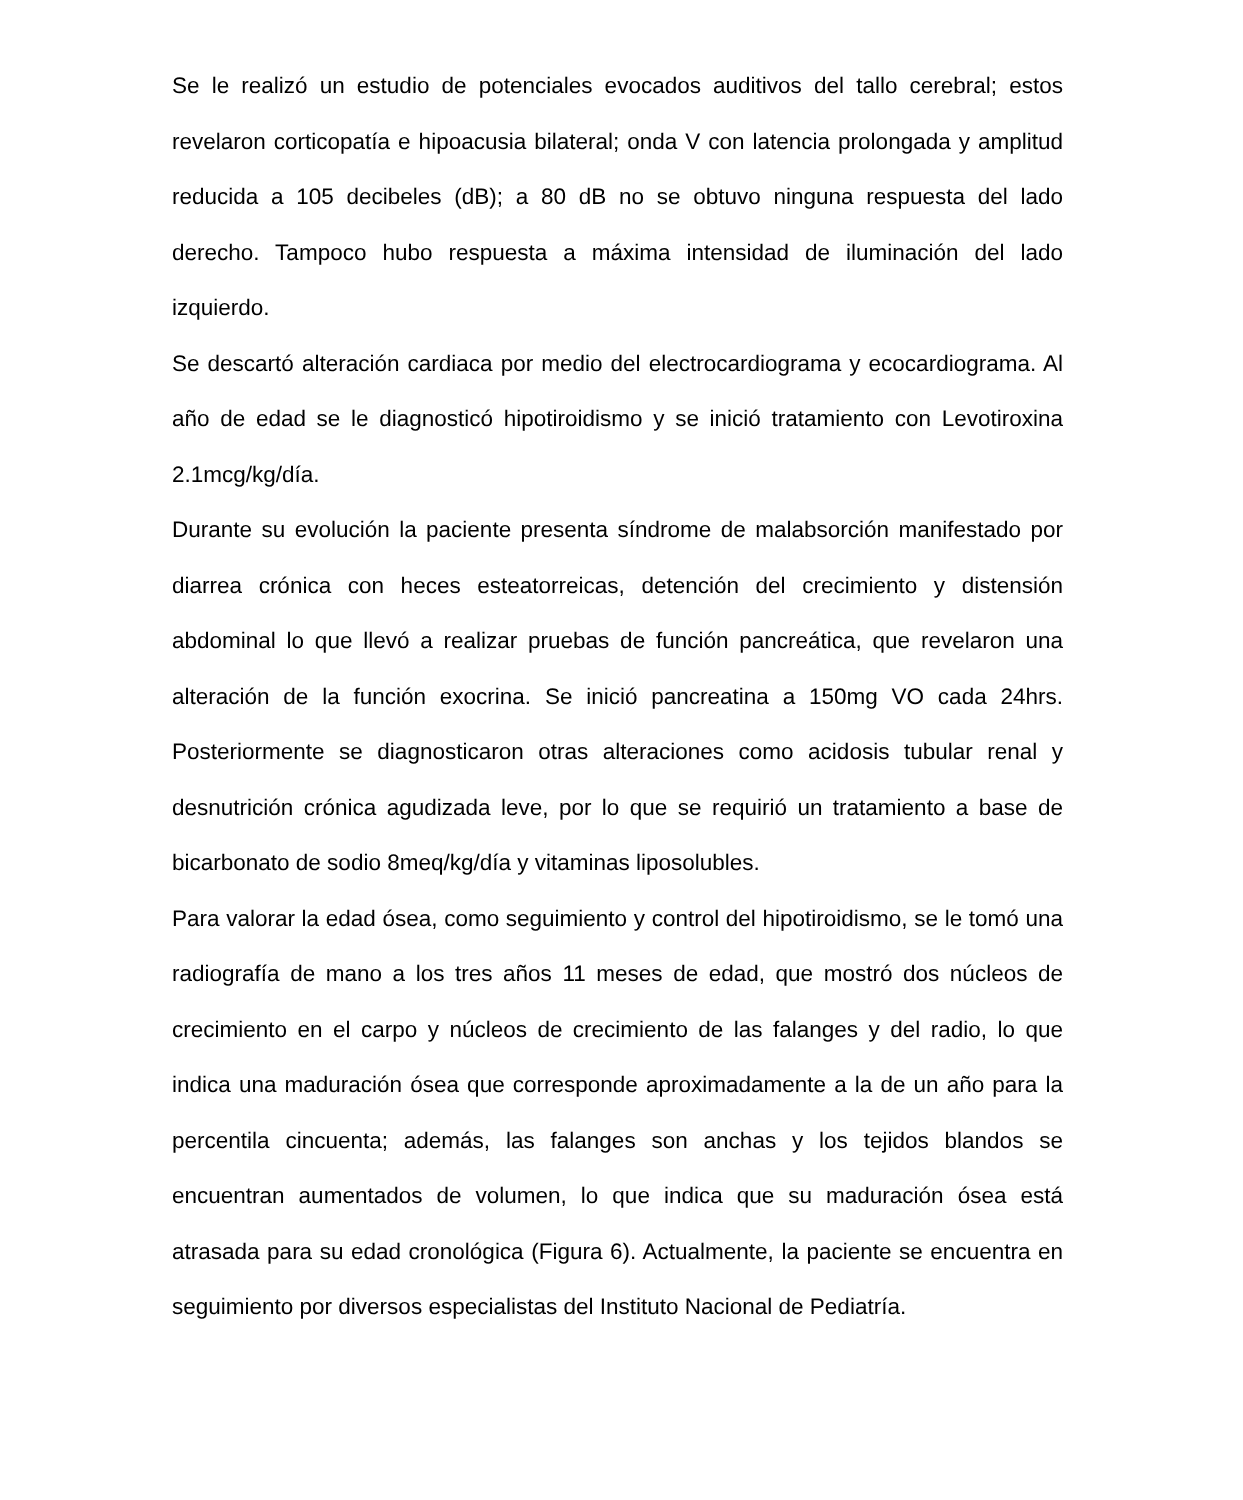Se le realizó un estudio de potenciales evocados auditivos del tallo cerebral; estos revelaron corticopatía e hipoacusia bilateral; onda V con latencia prolongada y amplitud reducida a 105 decibeles (dB); a 80 dB no se obtuvo ninguna respuesta del lado derecho. Tampoco hubo respuesta a máxima intensidad de iluminación del lado izquierdo.
Se descartó alteración cardiaca por medio del electrocardiograma y ecocardiograma. Al año de edad se le diagnosticó hipotiroidismo y se inició tratamiento con Levotiroxina 2.1mcg/kg/día.
Durante su evolución la paciente presenta síndrome de malabsorción manifestado por diarrea crónica con heces esteatorreicas, detención del crecimiento y distensión abdominal lo que llevó a realizar pruebas de función pancreática, que revelaron una alteración de la función exocrina. Se inició pancreatina a 150mg VO cada 24hrs. Posteriormente se diagnosticaron otras alteraciones como acidosis tubular renal y desnutrición crónica agudizada leve, por lo que se requirió un tratamiento a base de bicarbonato de sodio 8meq/kg/día y vitaminas liposolubles.
Para valorar la edad ósea, como seguimiento y control del hipotiroidismo, se le tomó una radiografía de mano a los tres años 11 meses de edad, que mostró dos núcleos de crecimiento en el carpo y núcleos de crecimiento de las falanges y del radio, lo que indica una maduración ósea que corresponde aproximadamente a la de un año para la percentila cincuenta; además, las falanges son anchas y los tejidos blandos se encuentran aumentados de volumen, lo que indica que su maduración ósea está atrasada para su edad cronológica (Figura 6). Actualmente, la paciente se encuentra en seguimiento por diversos especialistas del Instituto Nacional de Pediatría.